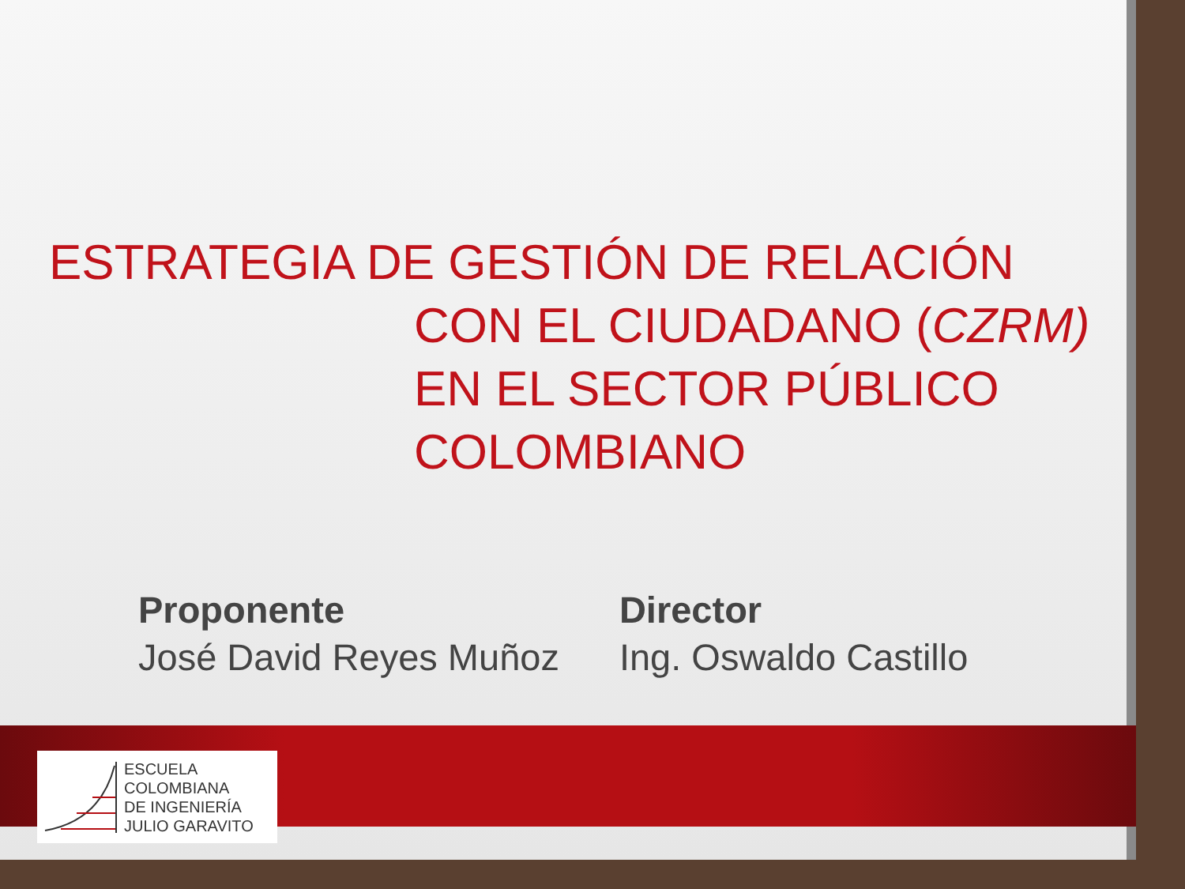ESTRATEGIA DE GESTIÓN DE RELACIÓN
CON EL CIUDADANO (CZRM) EN EL SECTOR PÚBLICO COLOMBIANO
Proponente
José David Reyes Muñoz
Director
Ing. Oswaldo Castillo
ESCUELA
COLOMBIANA
DE INGENIERÍA
JULIO GARAVITO